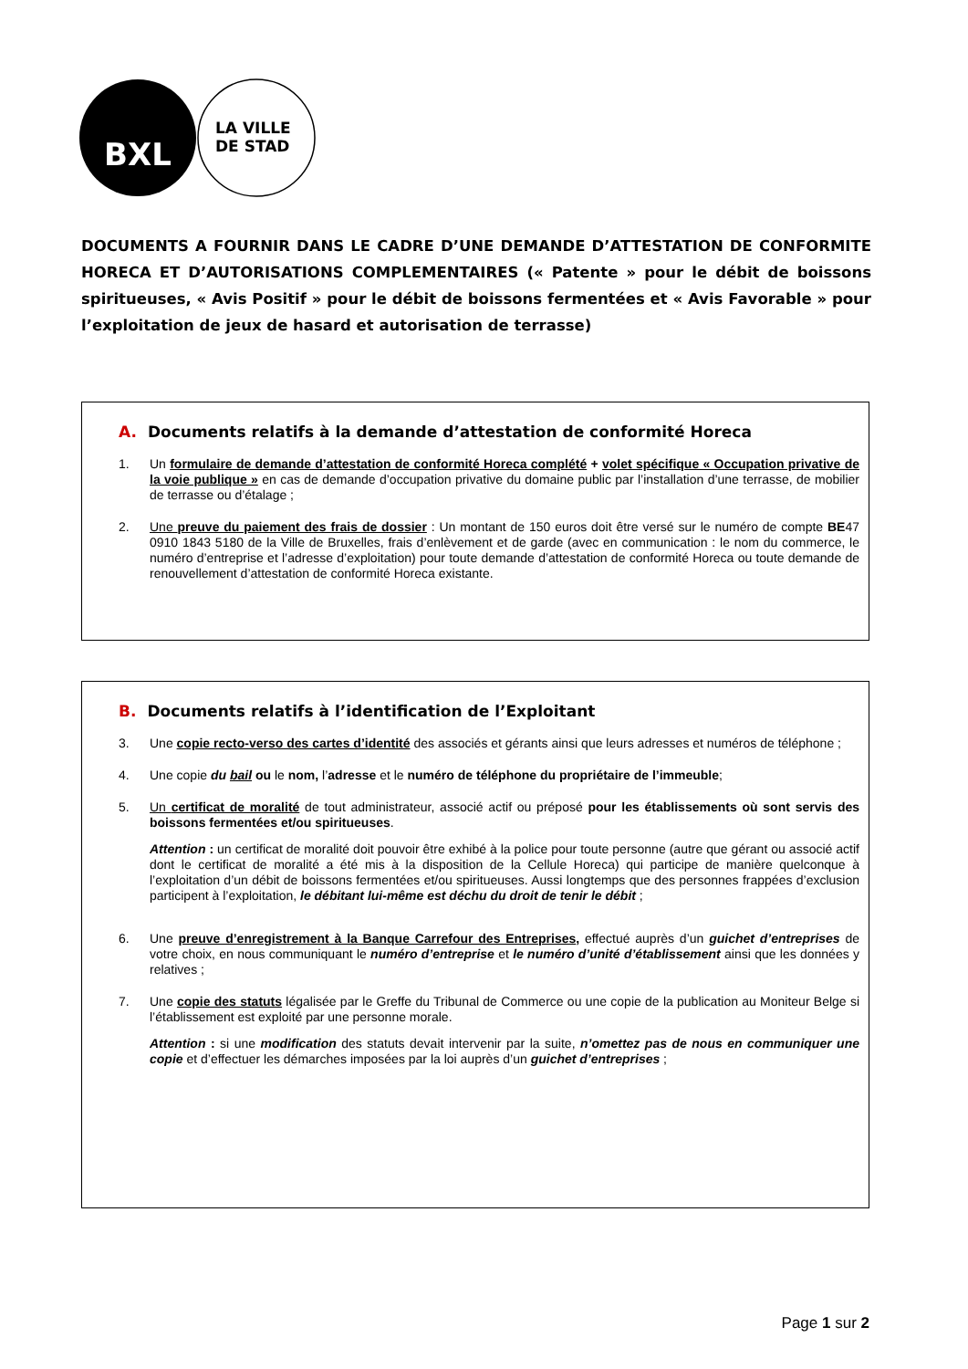BXL
LA VILLE
DE STAD
DOCUMENTS A FOURNIR DANS LE CADRE D’UNE DEMANDE D’ATTESTATION DE CONFORMITE HORECA ET D’AUTORISATIONS COMPLEMENTAIRES (« Patente » pour le débit de boissons spiritueuses, « Avis Positif » pour le débit de boissons fermentées et « Avis Favorable » pour l’exploitation de jeux de hasard et autorisation de terrasse)
A. Documents relatifs à la demande d’attestation de conformité Horeca
1. Un formulaire de demande d’attestation de conformité Horeca complété + volet spécifique « Occupation privative de la voie publique » en cas de demande d’occupation privative du domaine public par l’installation d’une terrasse, de mobilier de terrasse ou d’étalage ;
2. Une preuve du paiement des frais de dossier : Un montant de 150 euros doit être versé sur le numéro de compte BE47 0910 1843 5180 de la Ville de Bruxelles, frais d’enlèvement et de garde (avec en communication : le nom du commerce, le numéro d’entreprise et l’adresse d’exploitation) pour toute demande d’attestation de conformité Horeca ou toute demande de renouvellement d’attestation de conformité Horeca existante.
B. Documents relatifs à l’identification de l’Exploitant
3. Une copie recto-verso des cartes d’identité des associés et gérants ainsi que leurs adresses et numéros de téléphone ;
4. Une copie du bail ou le nom, l’adresse et le numéro de téléphone du propriétaire de l’immeuble;
5. Un certificat de moralité de tout administrateur, associé actif ou préposé pour les établissements où sont servis des boissons fermentées et/ou spiritueuses.
Attention : un certificat de moralité doit pouvoir être exhibé à la police pour toute personne (autre que gérant ou associé actif dont le certificat de moralité a été mis à la disposition de la Cellule Horeca) qui participe de manière quelconque à l’exploitation d’un débit de boissons fermentées et/ou spiritueuses. Aussi longtemps que des personnes frappées d’exclusion participent à l’exploitation, le débitant lui-même est déchu du droit de tenir le débit ;
6. Une preuve d’enregistrement à la Banque Carrefour des Entreprises, effectué auprès d’un guichet d’entreprises de votre choix, en nous communiquant le numéro d’entreprise et le numéro d’unité d’établissement ainsi que les données y relatives ;
7. Une copie des statuts légalisée par le Greffe du Tribunal de Commerce ou une copie de la publication au Moniteur Belge si l’établissement est exploité par une personne morale.
Attention : si une modification des statuts devait intervenir par la suite, n’omettez pas de nous en communiquer une copie et d’effectuer les démarches imposées par la loi auprès d’un guichet d’entreprises ;
Page 1 sur 2